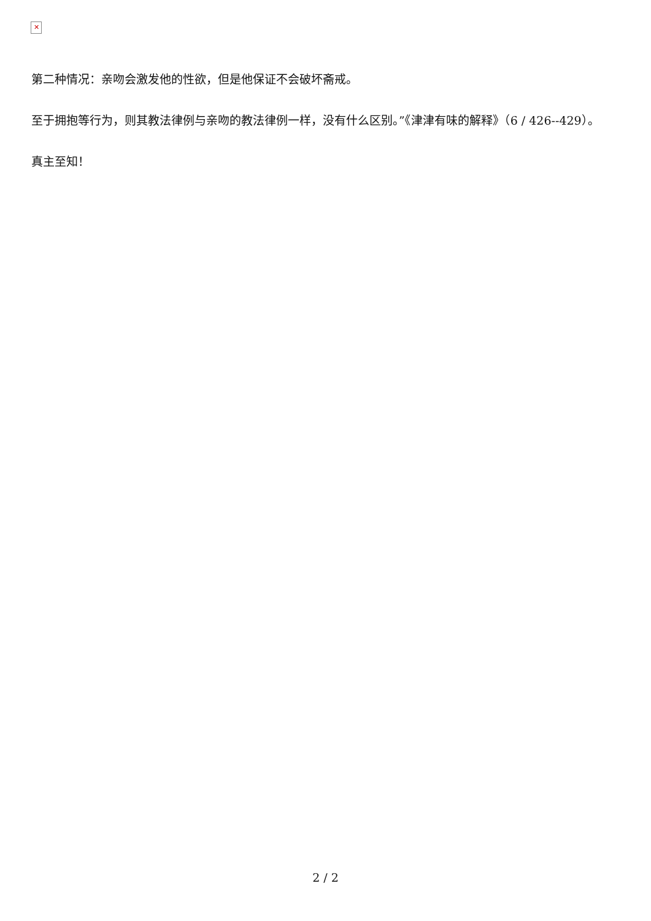✕
第二种情况：亲吻会激发他的性欲，但是他保证不会破坏斋戒。
至于拥抱等行为，则其教法律例与亲吻的教法律例一样，没有什么区别。”《津津有味的解释》（6 / 426--429）。
真主至知！
2 / 2